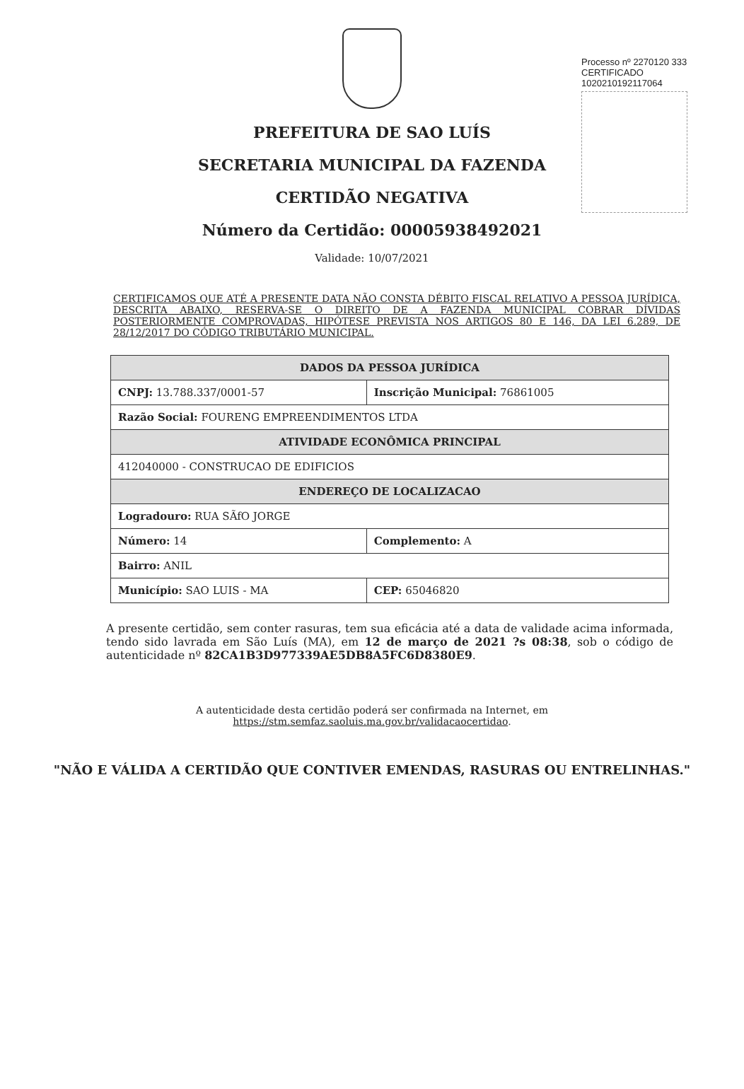Processo nº 2270120 333
CERTIFICADO 1020210192117064
PREFEITURA DE SAO LUÍS
SECRETARIA MUNICIPAL DA FAZENDA
CERTIDÃO NEGATIVA
Número da Certidão: 00005938492021
Validade: 10/07/2021
CERTIFICAMOS QUE ATÉ A PRESENTE DATA NÃO CONSTA DÉBITO FISCAL RELATIVO A PESSOA JURÍDICA, DESCRITA ABAIXO, RESERVA-SE O DIREITO DE A FAZENDA MUNICIPAL COBRAR DÍVIDAS POSTERIORMENTE COMPROVADAS, HIPÓTESE PREVISTA NOS ARTIGOS 80 E 146, DA LEI 6.289, DE 28/12/2017 DO CÓDIGO TRIBUTÁRIO MUNICIPAL.
| DADOS DA PESSOA JURÍDICA | | |
| --- | --- | --- |
| CNPJ: 13.788.337/0001-57 | Inscrição Municipal: 76861005 | |
| Razão Social: FOURENG EMPREENDIMENTOS LTDA | | |
| ATIVIDADE ECONÔMICA PRINCIPAL | | |
| 412040000 - CONSTRUCAO DE EDIFICIOS | | |
| ENDEREÇO DE LOCALIZACAO | | |
| Logradouro: RUA SÃfO JORGE | | |
| Número: 14 | Complemento: A | |
| Bairro: ANIL | | |
| Município: SAO LUIS - MA | | CEP: 65046820 |
A presente certidão, sem conter rasuras, tem sua eficácia até a data de validade acima informada, tendo sido lavrada em São Luís (MA), em 12 de março de 2021 ?s 08:38, sob o código de autenticidade nº 82CA1B3D977339AE5DB8A5FC6D8380E9.
A autenticidade desta certidão poderá ser confirmada na Internet, em
https://stm.semfaz.saoluis.ma.gov.br/validacaocertidao.
"NÃO E VÁLIDA A CERTIDÃO QUE CONTIVER EMENDAS, RASURAS OU ENTRELINHAS."